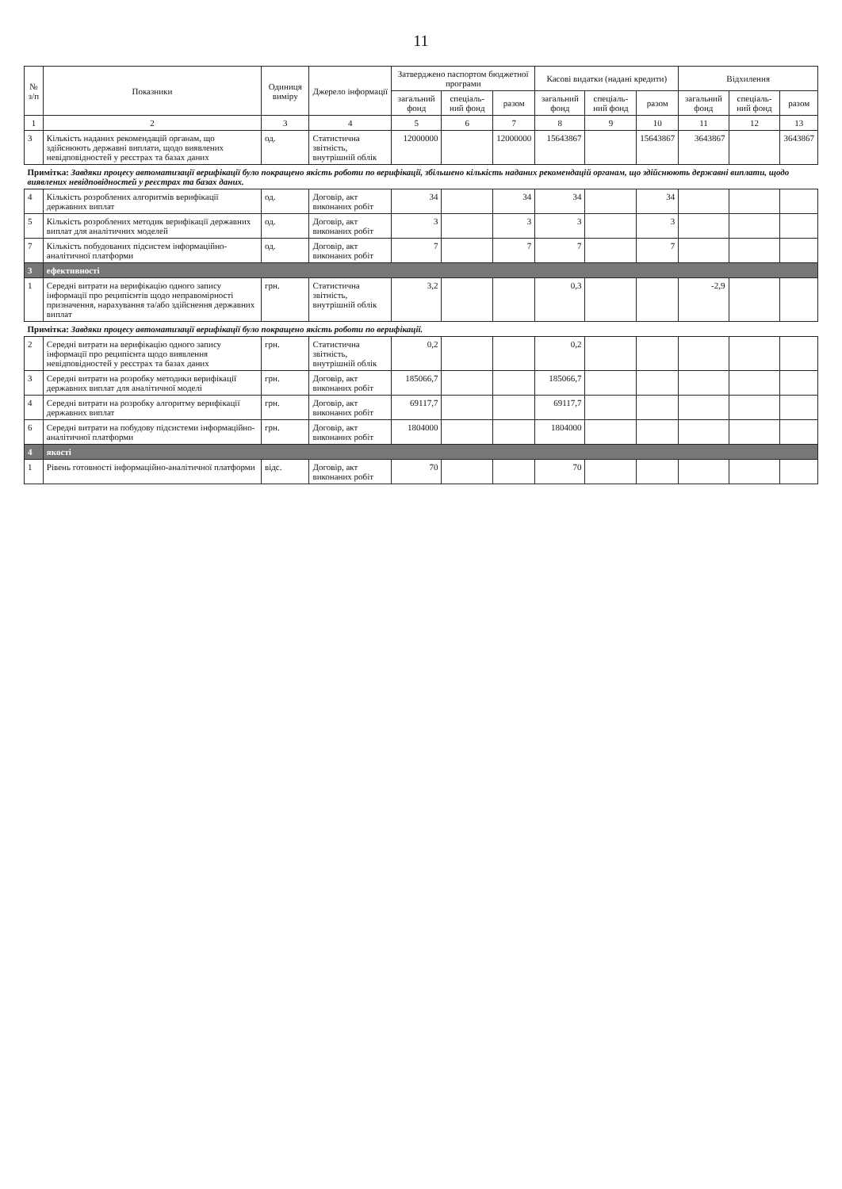11
| № з/п | Показники | Одиниця виміру | Джерело інформації | Затверджено паспортом бюджетної програми | | | Касові видатки (надані кредити) | | | Відхилення | | |
| --- | --- | --- | --- | --- | --- | --- | --- | --- | --- | --- | --- | --- |
| | | | | загальний фонд | спеціаль-ний фонд | разом | загальний фонд | спеціаль-ний фонд | разом | загальний фонд | спеціаль-ний фонд | разом |
| 1 | 2 | 3 | 4 | 5 | 6 | 7 | 8 | 9 | 10 | 11 | 12 | 13 |
| 3 | Кількість наданих рекомендацій органам, що здійснюють державні виплати, щодо виявлених невідповідностей у реєстрах та базах даних | од. | Статистична звітність, внутрішній облік | 12000000 | | 12000000 | 15643867 | | 15643867 | 3643867 | | 3643867 |
| Примітка: Завдяки процесу автоматизації верифікації було покращено якість роботи по верифікації, збільшено кількість наданих рекомендацій органам, що здійснюють державні виплати, щодо виявлених невідповідностей у реєстрах та базах даних. | | | | | | | | | | | | |
| 4 | Кількість розроблених алгоритмів верифікації державних виплат | од. | Договір, акт виконаних робіт | 34 | | 34 | 34 | | 34 | | | |
| 5 | Кількість розроблених методик верифікації державних виплат для аналітичних моделей | од. | Договір, акт виконаних робіт | 3 | | 3 | 3 | | 3 | | | |
| 7 | Кількість побудованих підсистем інформаційно-аналітичної платформи | од. | Договір, акт виконаних робіт | 7 | | 7 | 7 | | 7 | | | |
| 3 | ефективності | | | | | | | | | | | |
| 1 | Середні витрати на верифікацію одного запису інформації про реципієнтів щодо неправомірності призначення, нарахування та/або здійснення державних виплат | грн. | Статистична звітність, внутрішній облік | 3,2 | | | 0,3 | | | -2,9 | | |
| Примітка: Завдяки процесу автоматизації верифікації було покращено якість роботи по верифікації. | | | | | | | | | | | | |
| 2 | Середні витрати на верифікацію одного запису інформації про реципієнта щодо виявлення невідповідностей у реєстрах та базах даних | грн. | Статистична звітність, внутрішній облік | 0,2 | | | 0,2 | | | | | |
| 3 | Середні витрати на розробку методики верифікації державних виплат для аналітичної моделі | грн. | Договір, акт виконаних робіт | 185066,7 | | | 185066,7 | | | | | |
| 4 | Середні витрати на розробку алгоритму верифікації державних виплат | грн. | Договір, акт виконаних робіт | 69117,7 | | | 69117,7 | | | | | |
| 6 | Середні витрати на побудову підсистеми інформаційно-аналітичної платформи | грн. | Договір, акт виконаних робіт | 1804000 | | | 1804000 | | | | | |
| 4 | якості | | | | | | | | | | | |
| 1 | Рівень готовності інформаційно-аналітичної платформи | відс. | Договір, акт виконаних робіт | 70 | | | 70 | | | | | |